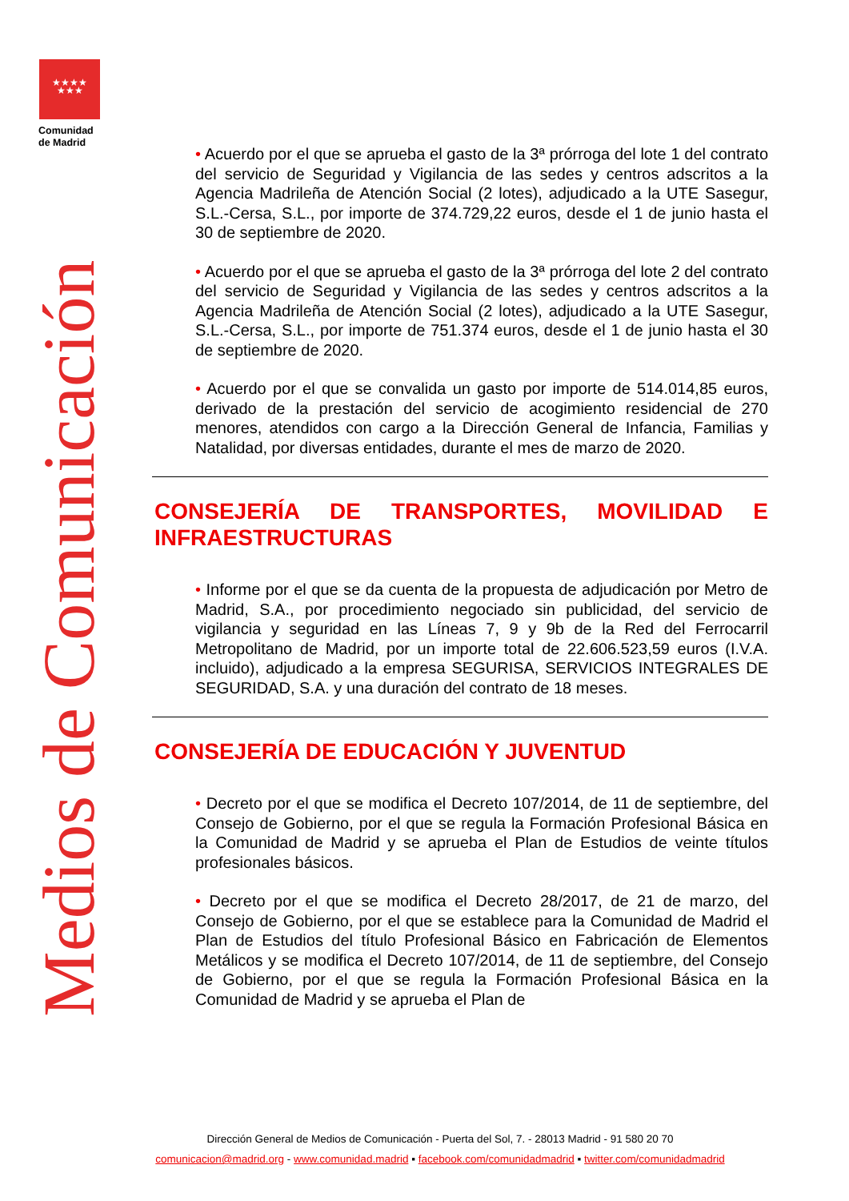★★★★
★★★
Comunidad
de Madrid
Medios de Comunicación
• Acuerdo por el que se aprueba el gasto de la 3ª prórroga del lote 1 del contrato del servicio de Seguridad y Vigilancia de las sedes y centros adscritos a la Agencia Madrileña de Atención Social (2 lotes), adjudicado a la UTE Sasegur, S.L.-Cersa, S.L., por importe de 374.729,22 euros, desde el 1 de junio hasta el 30 de septiembre de 2020.
• Acuerdo por el que se aprueba el gasto de la 3ª prórroga del lote 2 del contrato del servicio de Seguridad y Vigilancia de las sedes y centros adscritos a la Agencia Madrileña de Atención Social (2 lotes), adjudicado a la UTE Sasegur, S.L.-Cersa, S.L., por importe de 751.374 euros, desde el 1 de junio hasta el 30 de septiembre de 2020.
• Acuerdo por el que se convalida un gasto por importe de 514.014,85 euros, derivado de la prestación del servicio de acogimiento residencial de 270 menores, atendidos con cargo a la Dirección General de Infancia, Familias y Natalidad, por diversas entidades, durante el mes de marzo de 2020.
CONSEJERÍA DE TRANSPORTES, MOVILIDAD E INFRAESTRUCTURAS
• Informe por el que se da cuenta de la propuesta de adjudicación por Metro de Madrid, S.A., por procedimiento negociado sin publicidad, del servicio de vigilancia y seguridad en las Líneas 7, 9 y 9b de la Red del Ferrocarril Metropolitano de Madrid, por un importe total de 22.606.523,59 euros (I.V.A. incluido), adjudicado a la empresa SEGURISA, SERVICIOS INTEGRALES DE SEGURIDAD, S.A. y una duración del contrato de 18 meses.
CONSEJERÍA DE EDUCACIÓN Y JUVENTUD
• Decreto por el que se modifica el Decreto 107/2014, de 11 de septiembre, del Consejo de Gobierno, por el que se regula la Formación Profesional Básica en la Comunidad de Madrid y se aprueba el Plan de Estudios de veinte títulos profesionales básicos.
• Decreto por el que se modifica el Decreto 28/2017, de 21 de marzo, del Consejo de Gobierno, por el que se establece para la Comunidad de Madrid el Plan de Estudios del título Profesional Básico en Fabricación de Elementos Metálicos y se modifica el Decreto 107/2014, de 11 de septiembre, del Consejo de Gobierno, por el que se regula la Formación Profesional Básica en la Comunidad de Madrid y se aprueba el Plan de
Dirección General de Medios de Comunicación - Puerta del Sol, 7. - 28013 Madrid - 91 580 20 70
comunicacion@madrid.org - www.comunidad.madrid ▪ facebook.com/comunidadmadrid ▪ twitter.com/comunidadmadrid